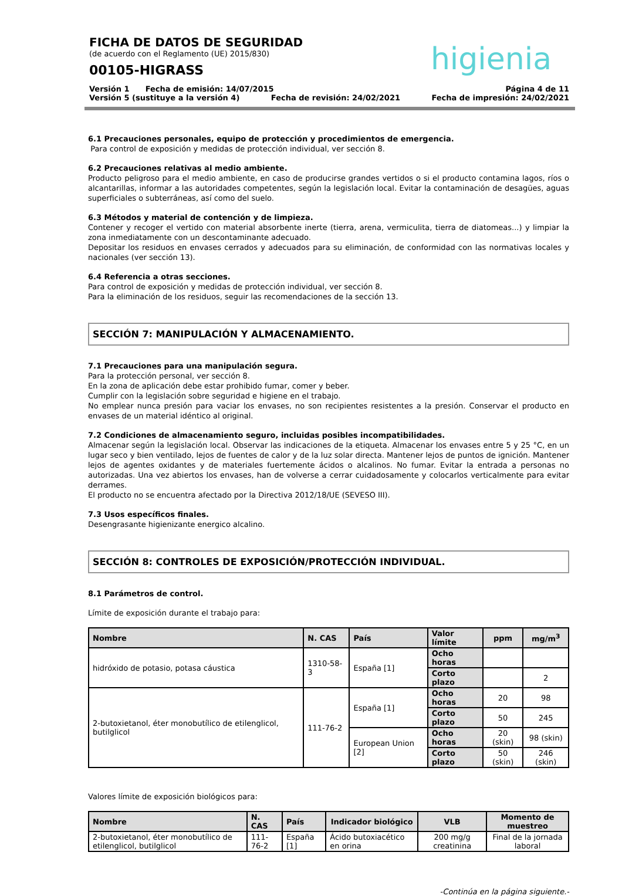FICHA DE DATOS DE SEGURIDAD
(de acuerdo con el Reglamento (UE) 2015/830)
00105-HIGRASS
higienia
Versión 1 Fecha de emisión: 14/07/2015 Página 4 de 11
Versión 5 (sustituye a la versión 4) Fecha de revisión: 24/02/2021 Fecha de impresión: 24/02/2021
6.1 Precauciones personales, equipo de protección y procedimientos de emergencia.
Para control de exposición y medidas de protección individual, ver sección 8.
6.2 Precauciones relativas al medio ambiente.
Producto peligroso para el medio ambiente, en caso de producirse grandes vertidos o si el producto contamina lagos, ríos o alcantarillas, informar a las autoridades competentes, según la legislación local. Evitar la contaminación de desagües, aguas superficiales o subterráneas, así como del suelo.
6.3 Métodos y material de contención y de limpieza.
Contener y recoger el vertido con material absorbente inerte (tierra, arena, vermiculita, tierra de diatomeas...) y limpiar la zona inmediatamente con un descontaminante adecuado.
Depositar los residuos en envases cerrados y adecuados para su eliminación, de conformidad con las normativas locales y nacionales (ver sección 13).
6.4 Referencia a otras secciones.
Para control de exposición y medidas de protección individual, ver sección 8.
Para la eliminación de los residuos, seguir las recomendaciones de la sección 13.
SECCIÓN 7: MANIPULACIÓN Y ALMACENAMIENTO.
7.1 Precauciones para una manipulación segura.
Para la protección personal, ver sección 8.
En la zona de aplicación debe estar prohibido fumar, comer y beber.
Cumplir con la legislación sobre seguridad e higiene en el trabajo.
No emplear nunca presión para vaciar los envases, no son recipientes resistentes a la presión. Conservar el producto en envases de un material idéntico al original.
7.2 Condiciones de almacenamiento seguro, incluidas posibles incompatibilidades.
Almacenar según la legislación local. Observar las indicaciones de la etiqueta. Almacenar los envases entre 5 y 25 °C, en un lugar seco y bien ventilado, lejos de fuentes de calor y de la luz solar directa. Mantener lejos de puntos de ignición. Mantener lejos de agentes oxidantes y de materiales fuertemente ácidos o alcalinos. No fumar. Evitar la entrada a personas no autorizadas. Una vez abiertos los envases, han de volverse a cerrar cuidadosamente y colocarlos verticalmente para evitar derrames.
El producto no se encuentra afectado por la Directiva 2012/18/UE (SEVESO III).
7.3 Usos específicos finales.
Desengrasante higienizante energico alcalino.
SECCIÓN 8: CONTROLES DE EXPOSICIÓN/PROTECCIÓN INDIVIDUAL.
8.1 Parámetros de control.
Límite de exposición durante el trabajo para:
| Nombre | N. CAS | País | Valor límite | ppm | mg/m<sup>3</sup> |
| --- | --- | --- | --- | --- | --- |
| hidróxido de potasio, potasa cáustica | 1310-58-3 | España [1] | Ocho horas | | |
| | | | Corto plazo | | 2 |
| 2-butoxietanol, éter monobutílico de etilenglicol, butilglicol | 111-76-2 | España [1] | Ocho horas | 20 | 98 |
| | | | Corto plazo | 50 | 245 |
| | | European Union [2] | Ocho horas | 20 (skin) | 98 (skin) |
| | | | Corto plazo | 50 (skin) | 246 (skin) |
Valores límite de exposición biológicos para:
| Nombre | N. CAS | País | Indicador biológico | VLB | Momento de muestreo |
| --- | --- | --- | --- | --- | --- |
| 2-butoxietanol, éter monobutílico de etilenglicol, butilglicol | 111-76-2 | España [1] | Ácido butoxiacético en orina | 200 mg/g creatinina | Final de la jornada laboral |
-Continúa en la página siguiente.-